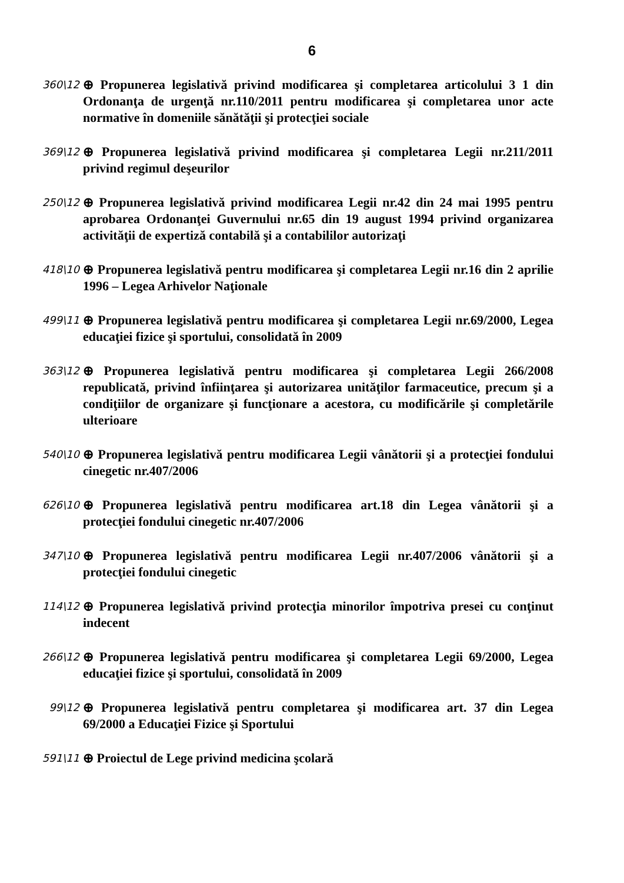6
360\12
⊕ Propunerea legislativă privind modificarea şi completarea articolului 3 1 din Ordonanţa de urgenţă nr.110/2011 pentru modificarea şi completarea unor acte normative în domeniile sănătăţii şi protecţiei sociale
369\12
⊕ Propunerea legislativă privind modificarea şi completarea Legii nr.211/2011 privind regimul deşeurilor
250\12
⊕ Propunerea legislativă privind modificarea Legii nr.42 din 24 mai 1995 pentru aprobarea Ordonanţei Guvernului nr.65 din 19 august 1994 privind organizarea activităţii de expertiză contabilă şi a contabililor autorizaţi
418\10
⊕ Propunerea legislativă pentru modificarea şi completarea Legii nr.16 din 2 aprilie 1996 – Legea Arhivelor Naţionale
499\11
⊕ Propunerea legislativă pentru modificarea şi completarea Legii nr.69/2000, Legea educaţiei fizice şi sportului, consolidată în 2009
363\12
⊕ Propunerea legislativă pentru modificarea şi completarea Legii 266/2008 republicată, privind înfiinţarea şi autorizarea unităţilor farmaceutice, precum şi a condiţiilor de organizare şi funcţionare a acestora, cu modificările şi completările ulterioare
540\10
⊕ Propunerea legislativă pentru modificarea Legii vânătorii şi a protecţiei fondului cinegetic nr.407/2006
626\10
⊕ Propunerea legislativă pentru modificarea art.18 din Legea vânătorii şi a protecţiei fondului cinegetic nr.407/2006
347\10
⊕ Propunerea legislativă pentru modificarea Legii nr.407/2006 vânătorii şi a protecţiei fondului cinegetic
114\12
⊕ Propunerea legislativă privind protecţia minorilor împotriva presei cu conţinut indecent
266\12
⊕ Propunerea legislativă pentru modificarea şi completarea Legii 69/2000, Legea educaţiei fizice şi sportului, consolidată în 2009
99\12
⊕ Propunerea legislativă pentru completarea şi modificarea art. 37 din Legea 69/2000 a Educaţiei Fizice şi Sportului
591\11
⊕ Proiectul de Lege privind medicina şcolară